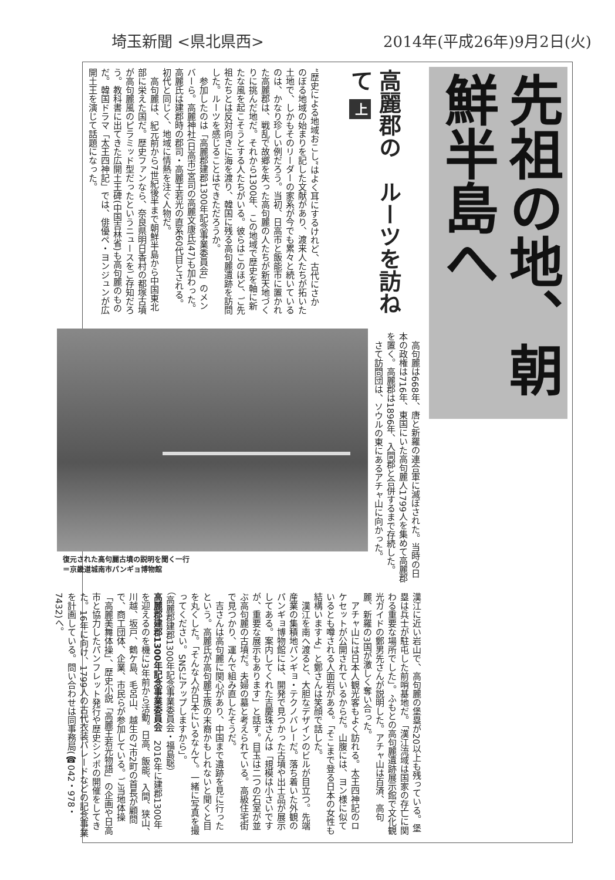埼玉新聞 <県北県西> 2014年(平成26年)9月2日(火)
先祖の地、朝鮮半島へ
高麗郡の　ルーツを訪ねて 上
“歴史による地域おこし”はよく耳にするけれど、古代にさかのぼる地域の始まりを記した文献があり、渡来人たちが拓いた土地で、しかもそのリーダーの家系が今でも累々と続いているのは、かなり珍しい例だろう。当初、日高市と飯能市に置かれた高麗郡は、戦乱で故郷を失った高句麗の人たちが新天地づくりに挑んだ地だ。それから1300年、この地域で歴史を軸に新たな風を起こそうとする人たちがいる。彼らはこのほど、ご先祖たちとは反対向きに海を渡り、韓国に残る高句麗遺跡を訪問した。ルーツを感じることはできただろうか。
　参加したのは「高麗郡建郡1300年記念事業委員会」のメンバーら。高麗神社(日高市)宮司の高麗文康氏(47)も加わった。高麗氏は建郡時の郡司・高麗王若光の直系60代目とされる。初代と同じく、地域に情熱を注ぐ人物だ。
　高句麗は、紀元前から7世紀後半まで朝鮮半島から中国東北部に栄えた国だ。歴史ファンなら、奈良県明日香村の都塚古墳が高句麗風のピラミッド型だったというニュースをご存知だろう。教科書に出てきた広開土王碑(中国吉林省)も高句麗のものだ。韓国ドラマ「太王四神記」では、俳優ペ・ヨンジュンが広開土王を演じて話題になった。
　高句麗は668年、唐と新羅の連合軍に滅ぼされた。当時の日本の政権は716年、東国にいた高句麗人1799人を集めて高麗郡を置く。高麗郡は1896年、入間郡と合併するまで存続した。
　さて訪問団は、ソウルの東にあるアチャ山に向かった。
復元された高句麗古墳の説明を聞く一行
＝京畿道城南市パンギョ博物館
漢江に近い岩山で、高句麗の堡塁が20以上も残っている。堡塁は兵士が駐屯した前哨基地だ。「漢江流域は国家の存亡に関わる重要な場所でした」。ふもとの高句麗遺跡展示館で文化観光ガイドの鄭男先さんが説明した。アチャ山は百済、高句麗、新羅の3国が激しく奪い合った。
　アチャ山には日本人観光客もよく訪れる。太王四神記のロケセットが公開されているからだ。山腹には、ヨン様に似ているとも噂される人面岩がある。「そこまで登る日本の女性も結構いますよ」と鄭さんは笑顔で話した。
　漢江を南へ渡ると、大胆なデザインのビルが目立つ。先端産業の集積地パンギョ・テクノバレーだ。落ち着いた外観のパンギョ博物館には、開発で見つかった古墳や出土品が展示してある。案内してくれた吉慶珠さんは「規模は小さいですが、重要な展示もあります」と話す。目玉は二つの石室が並ぶ高句麗の古墳だ。夫婦の墓と考えられている。高級住宅街で見つかり、運んで組み直したそうだ。
　吉さんは高句麗に関心があり、中国まで遺跡を見に行ったという。高麗氏が高句麗王族の末裔かもしれないと聞くと目を丸くした。「そんな人が日本にいるなんて。一緒に写真を撮ってください。SNSにアップしますから」。
（高麗郡建郡1300年記念事業委員会・福島聡）
高麗郡建郡1300年記念事業委員会　2016年に建郡1300年を迎えるのを機に3年前から活動。日高、飯能、入間、狭山、川越、坂戸、鶴ケ島、毛呂山、越生の7市2町の首長が顧問で、商工団体、企業、市民らが参加している。ご当地体操「高麗美舞体操」、歴史小説「高麗王若光物語」の企画や日高市と協力したパンフレット発行や歴史シンポの開催をしてきた。16年に向け、1799人の古代衣装パレードなどの記念事業を計画している。問い合わせは同事務局(☎042・978・7432)へ。